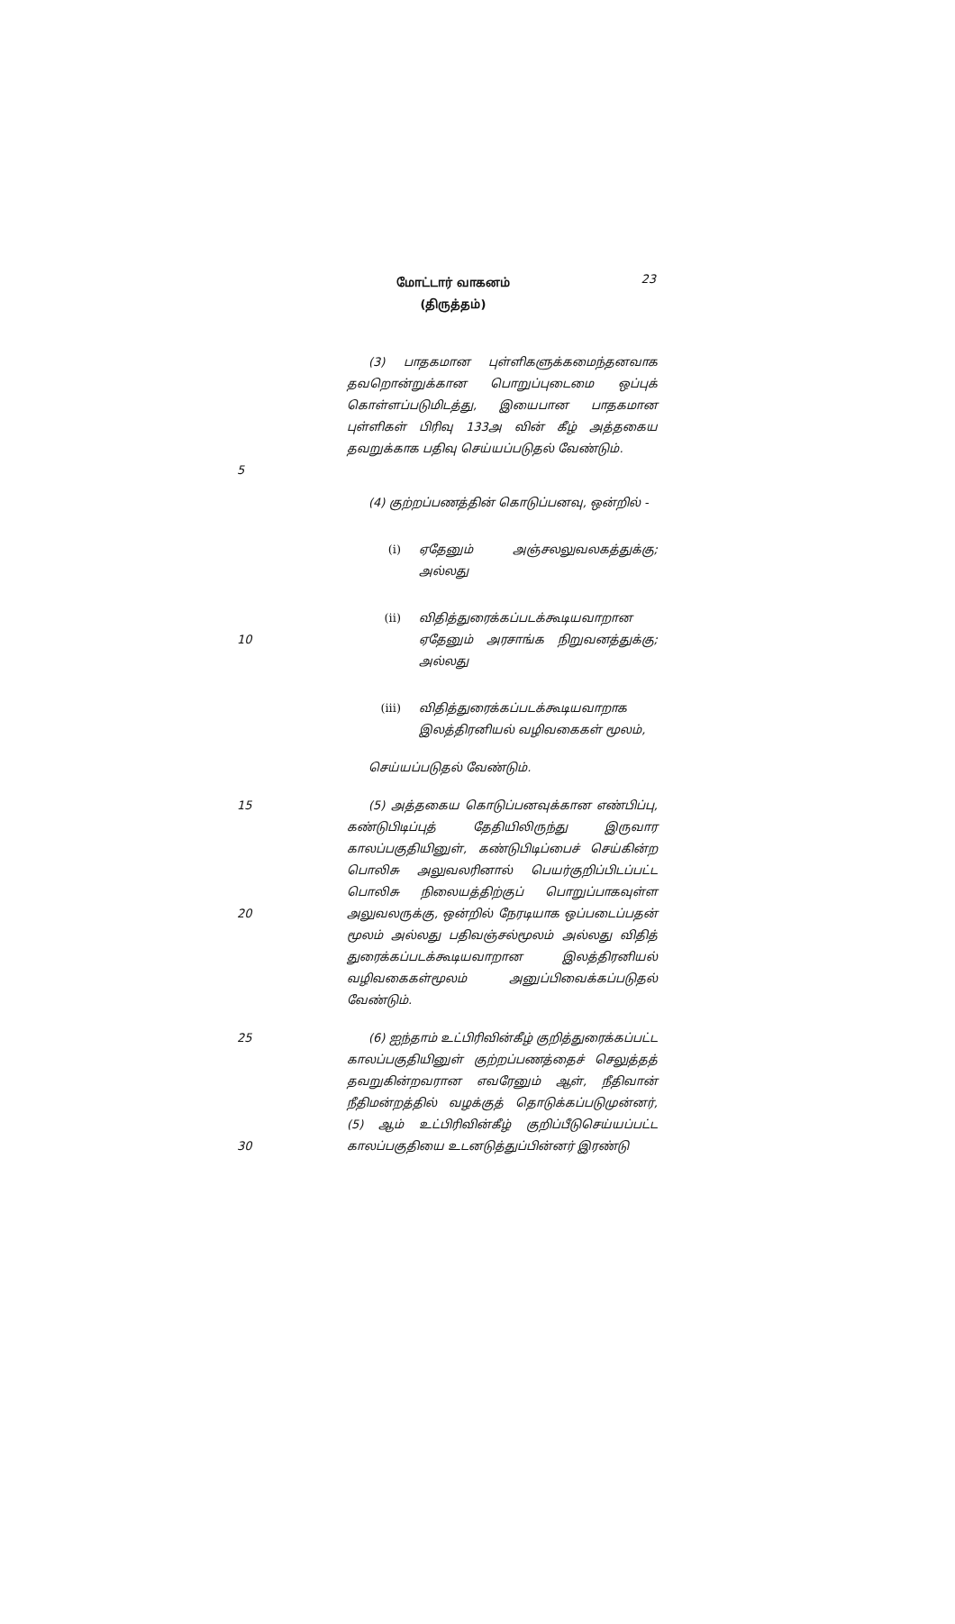மோட்டார் வாகனம்
(திருத்தம்)
23
5 (3) பாதகமான புள்ளிகளுக்கமைந்தனவாக தவறொன்றுக்கான பொறுப்புடைமை ஒப்புக் கொள்ளப்படுமிடத்து, இயைபான பாதகமான புள்ளிகள் பிரிவு 133அ வின் கீழ் அத்தகைய தவறுக்காக பதிவு செய்யப்படுதல் வேண்டும்.
(4) குற்றப்பணத்தின் கொடுப்பனவு, ஒன்றில் -
(i) ஏதேனும் அஞ்சலலுவலகத்துக்கு; அல்லது
10 (ii) விதித்துரைக்கப்படக்கூடியவாறான ஏதேனும் அரசாங்க நிறுவனத்துக்கு; அல்லது
(iii) விதித்துரைக்கப்படக்கூடியவாறாக இலத்திரனியல் வழிவகைகள் மூலம்,
செய்யப்படுதல் வேண்டும்.
15
20
(5) அத்தகைய கொடுப்பனவுக்கான எண்பிப்பு, கண்டுபிடிப்புத் தேதியிலிருந்து இருவார காலப்பகுதியினுள், கண்டுபிடிப்பைச் செய்கின்ற பொலிசு அலுவலரினால் பெயர்குறிப்பிடப்பட்ட பொலிசு நிலையத்திற்குப் பொறுப்பாகவுள்ள அலுவலருக்கு, ஒன்றில் நேரடியாக ஒப்படைப்பதன் மூலம் அல்லது பதிவஞ்சல்மூலம் அல்லது விதித் துரைக்கப்படக்கூடியவாறான இலத்திரனியல் வழிவகைகள்மூலம் அனுப்பிவைக்கப்படுதல் வேண்டும்.
25
30
(6) ஐந்தாம் உட்பிரிவின்கீழ் குறித்துரைக்கப்பட்ட காலப்பகுதியினுள் குற்றப்பணத்தைச் செலுத்தத் தவறுகின்றவரான எவரேனும் ஆள், நீதிவான் நீதிமன்றத்தில் வழக்குத் தொடுக்கப்படுமுன்னர், (5) ஆம் உட்பிரிவின்கீழ் குறிப்பீடுசெய்யப்பட்ட காலப்பகுதியை உடனடுத்துப்பின்னர் இரண்டு